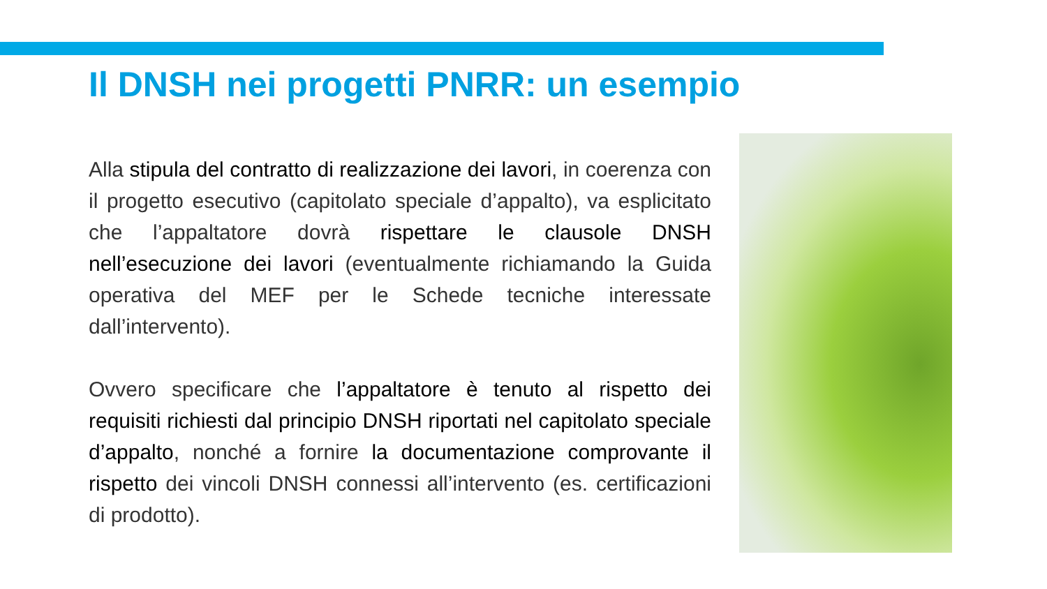Il DNSH nei progetti PNRR: un esempio
Alla stipula del contratto di realizzazione dei lavori, in coerenza con il progetto esecutivo (capitolato speciale d’appalto), va esplicitato che l’appaltatore dovrà rispettare le clausole DNSH nell’esecuzione dei lavori (eventualmente richiamando la Guida operativa del MEF per le Schede tecniche interessate dall’intervento).
Ovvero specificare che l’appaltatore è tenuto al rispetto dei requisiti richiesti dal principio DNSH riportati nel capitolato speciale d’appalto, nonché a fornire la documentazione comprovante il rispetto dei vincoli DNSH connessi all’intervento (es. certificazioni di prodotto).